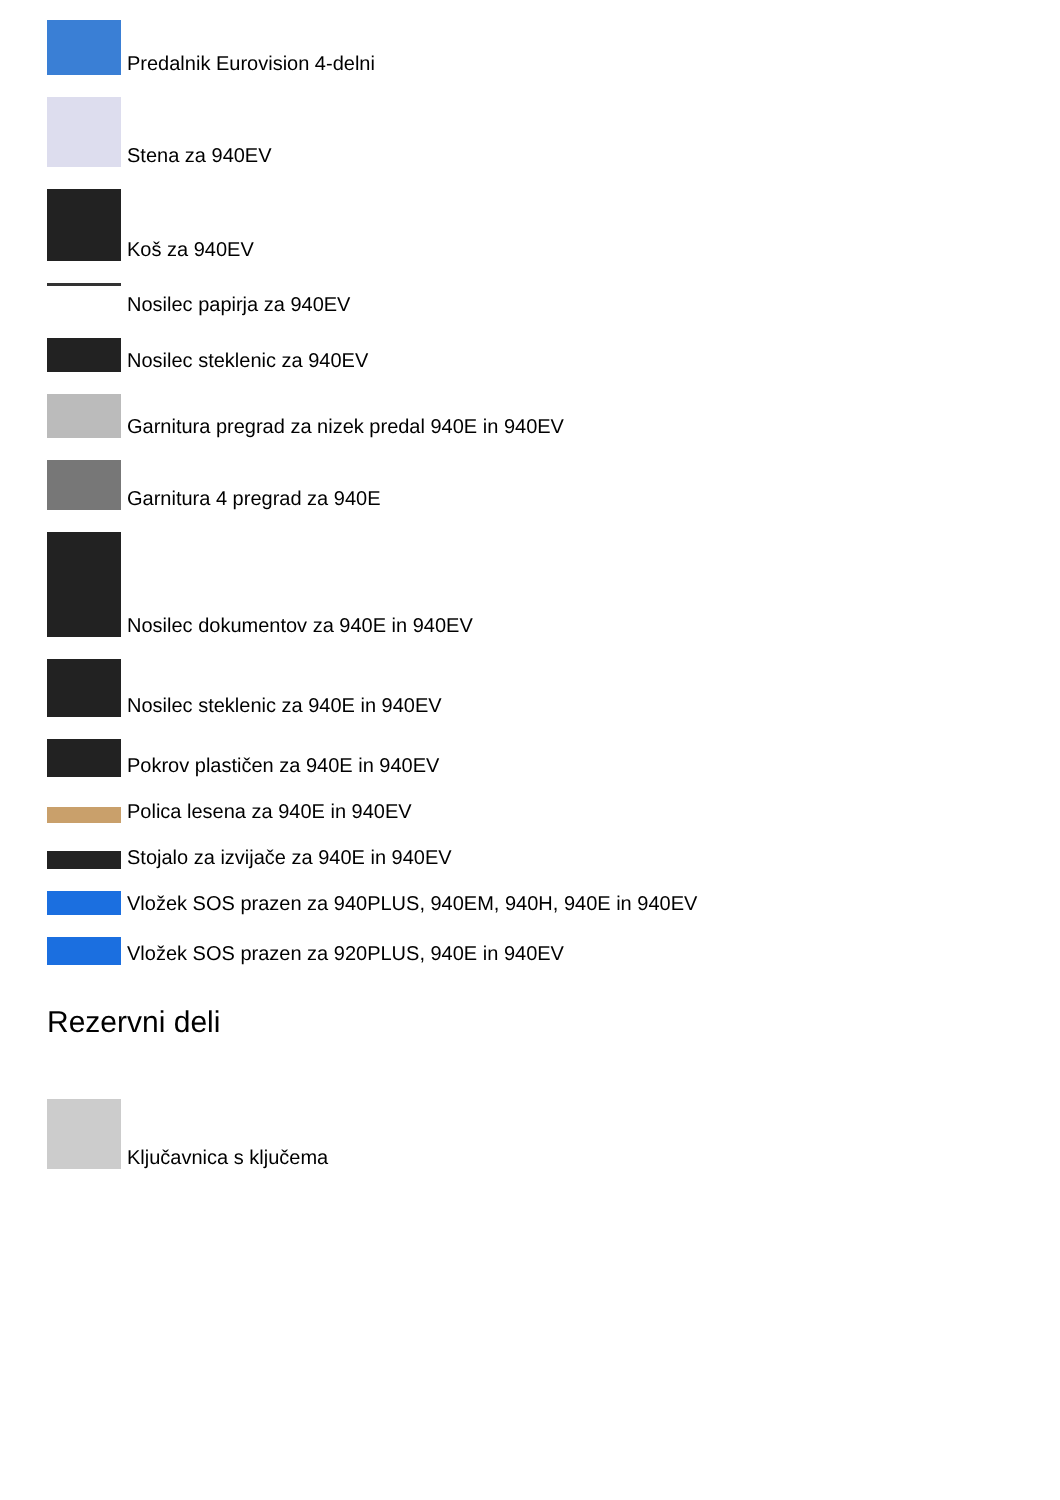Predalnik Eurovision 4-delni
Stena za 940EV
Koš za 940EV
Nosilec papirja za 940EV
Nosilec steklenic za 940EV
Garnitura pregrad za nizek predal 940E in 940EV
Garnitura 4 pregrad za 940E
Nosilec dokumentov za 940E in 940EV
Nosilec steklenic za 940E in 940EV
Pokrov plastičen za 940E in 940EV
Polica lesena za 940E in 940EV
Stojalo za izvijače za 940E in 940EV
Vložek SOS prazen za 940PLUS, 940EM, 940H, 940E in 940EV
Vložek SOS prazen za 920PLUS, 940E in 940EV
Rezervni deli
Ključavnica s ključema